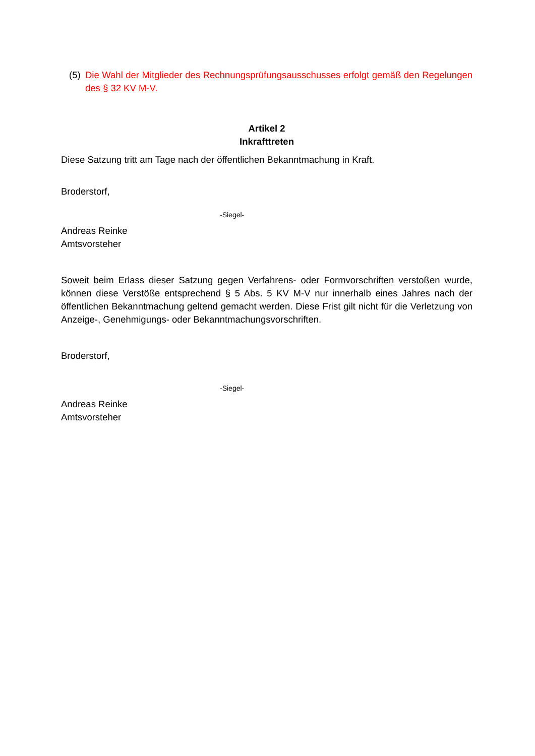(5)
Die Wahl der Mitglieder des Rechnungsprüfungsausschusses erfolgt gemäß den Regelungen des § 32 KV M-V.
Artikel 2
Inkrafttreten
Diese Satzung tritt am Tage nach der öffentlichen Bekanntmachung in Kraft.
Broderstorf,
-Siegel-
Andreas Reinke
Amtsvorsteher
Soweit beim Erlass dieser Satzung gegen Verfahrens- oder Formvorschriften verstoßen wurde, können diese Verstöße entsprechend § 5 Abs. 5 KV M-V nur innerhalb eines Jahres nach der öffentlichen Bekanntmachung geltend gemacht werden. Diese Frist gilt nicht für die Verletzung von Anzeige-, Genehmigungs- oder Bekanntmachungsvorschriften.
Broderstorf,
-Siegel-
Andreas Reinke
Amtsvorsteher